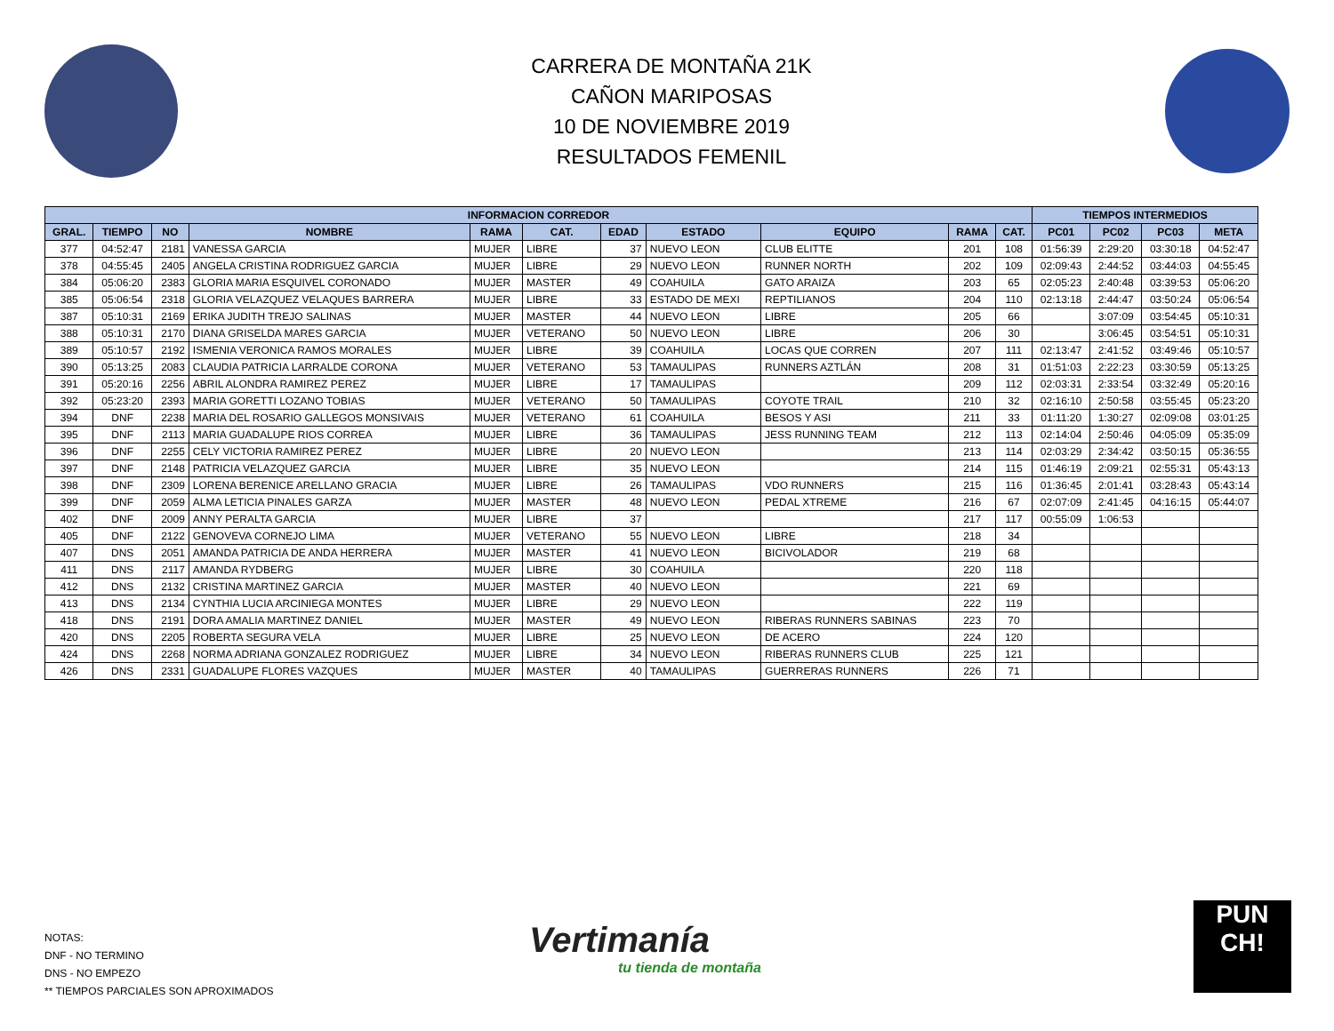CARRERA DE MONTAÑA 21K
CAÑON MARIPOSAS
10 DE NOVIEMBRE 2019
RESULTADOS FEMENIL
| INFORMACION CORREDOR | | | | | | | | | | | TIEMPOS INTERMEDIOS | | | |
| --- | --- | --- | --- | --- | --- | --- | --- | --- | --- | --- | --- | --- | --- | --- |
| GRAL. | TIEMPO | NO | NOMBRE | RAMA | CAT. | EDAD | ESTADO | EQUIPO | RAMA | CAT. | PC01 | PC02 | PC03 | META |
| 377 | 04:52:47 | 2181 | VANESSA GARCIA | MUJER | LIBRE | 37 | NUEVO LEON | CLUB ELITTE | 201 | 108 | 01:56:39 | 2:29:20 | 03:30:18 | 04:52:47 |
| 378 | 04:55:45 | 2405 | ANGELA CRISTINA RODRIGUEZ GARCIA | MUJER | LIBRE | 29 | NUEVO LEON | RUNNER NORTH | 202 | 109 | 02:09:43 | 2:44:52 | 03:44:03 | 04:55:45 |
| 384 | 05:06:20 | 2383 | GLORIA MARIA ESQUIVEL CORONADO | MUJER | MASTER | 49 | COAHUILA | GATO ARAIZA | 203 | 65 | 02:05:23 | 2:40:48 | 03:39:53 | 05:06:20 |
| 385 | 05:06:54 | 2318 | GLORIA VELAZQUEZ VELAQUES BARRERA | MUJER | LIBRE | 33 | ESTADO DE MEXI | REPTILIANOS | 204 | 110 | 02:13:18 | 2:44:47 | 03:50:24 | 05:06:54 |
| 387 | 05:10:31 | 2169 | ERIKA JUDITH TREJO SALINAS | MUJER | MASTER | 44 | NUEVO LEON | LIBRE | 205 | 66 | | 3:07:09 | 03:54:45 | 05:10:31 |
| 388 | 05:10:31 | 2170 | DIANA GRISELDA MARES GARCIA | MUJER | VETERANO | 50 | NUEVO LEON | LIBRE | 206 | 30 | | 3:06:45 | 03:54:51 | 05:10:31 |
| 389 | 05:10:57 | 2192 | ISMENIA VERONICA RAMOS MORALES | MUJER | LIBRE | 39 | COAHUILA | LOCAS QUE CORREN | 207 | 111 | 02:13:47 | 2:41:52 | 03:49:46 | 05:10:57 |
| 390 | 05:13:25 | 2083 | CLAUDIA PATRICIA LARRALDE CORONA | MUJER | VETERANO | 53 | TAMAULIPAS | RUNNERS AZTLÁN | 208 | 31 | 01:51:03 | 2:22:23 | 03:30:59 | 05:13:25 |
| 391 | 05:20:16 | 2256 | ABRIL ALONDRA RAMIREZ PEREZ | MUJER | LIBRE | 17 | TAMAULIPAS | | 209 | 112 | 02:03:31 | 2:33:54 | 03:32:49 | 05:20:16 |
| 392 | 05:23:20 | 2393 | MARIA GORETTI LOZANO TOBIAS | MUJER | VETERANO | 50 | TAMAULIPAS | COYOTE TRAIL | 210 | 32 | 02:16:10 | 2:50:58 | 03:55:45 | 05:23:20 |
| 394 | DNF | 2238 | MARIA DEL ROSARIO GALLEGOS MONSIVAIS | MUJER | VETERANO | 61 | COAHUILA | BESOS Y ASI | 211 | 33 | 01:11:20 | 1:30:27 | 02:09:08 | 03:01:25 |
| 395 | DNF | 2113 | MARIA GUADALUPE RIOS CORREA | MUJER | LIBRE | 36 | TAMAULIPAS | JESS RUNNING TEAM | 212 | 113 | 02:14:04 | 2:50:46 | 04:05:09 | 05:35:09 |
| 396 | DNF | 2255 | CELY VICTORIA RAMIREZ PEREZ | MUJER | LIBRE | 20 | NUEVO LEON | | 213 | 114 | 02:03:29 | 2:34:42 | 03:50:15 | 05:36:55 |
| 397 | DNF | 2148 | PATRICIA VELAZQUEZ GARCIA | MUJER | LIBRE | 35 | NUEVO LEON | | 214 | 115 | 01:46:19 | 2:09:21 | 02:55:31 | 05:43:13 |
| 398 | DNF | 2309 | LORENA BERENICE ARELLANO GRACIA | MUJER | LIBRE | 26 | TAMAULIPAS | VDO RUNNERS | 215 | 116 | 01:36:45 | 2:01:41 | 03:28:43 | 05:43:14 |
| 399 | DNF | 2059 | ALMA LETICIA PINALES GARZA | MUJER | MASTER | 48 | NUEVO LEON | PEDAL XTREME | 216 | 67 | 02:07:09 | 2:41:45 | 04:16:15 | 05:44:07 |
| 402 | DNF | 2009 | ANNY PERALTA GARCIA | MUJER | LIBRE | 37 | | | 217 | 117 | 00:55:09 | 1:06:53 | | |
| 405 | DNF | 2122 | GENOVEVA CORNEJO LIMA | MUJER | VETERANO | 55 | NUEVO LEON | LIBRE | 218 | 34 | | | | |
| 407 | DNS | 2051 | AMANDA PATRICIA DE ANDA HERRERA | MUJER | MASTER | 41 | NUEVO LEON | BICIVOLADOR | 219 | 68 | | | | |
| 411 | DNS | 2117 | AMANDA RYDBERG | MUJER | LIBRE | 30 | COAHUILA | | 220 | 118 | | | | |
| 412 | DNS | 2132 | CRISTINA MARTINEZ GARCIA | MUJER | MASTER | 40 | NUEVO LEON | | 221 | 69 | | | | |
| 413 | DNS | 2134 | CYNTHIA LUCIA ARCINIEGA MONTES | MUJER | LIBRE | 29 | NUEVO LEON | | 222 | 119 | | | | |
| 418 | DNS | 2191 | DORA AMALIA MARTINEZ DANIEL | MUJER | MASTER | 49 | NUEVO LEON | RIBERAS RUNNERS SABINAS | 223 | 70 | | | | |
| 420 | DNS | 2205 | ROBERTA SEGURA VELA | MUJER | LIBRE | 25 | NUEVO LEON | DE ACERO | 224 | 120 | | | | |
| 424 | DNS | 2268 | NORMA ADRIANA GONZALEZ RODRIGUEZ | MUJER | LIBRE | 34 | NUEVO LEON | RIBERAS RUNNERS CLUB | 225 | 121 | | | | |
| 426 | DNS | 2331 | GUADALUPE FLORES VAZQUES | MUJER | MASTER | 40 | TAMAULIPAS | GUERRERAS RUNNERS | 226 | 71 | | | | |
NOTAS:
DNF - NO TERMINO
DNS - NO EMPEZO
** TIEMPOS PARCIALES SON APROXIMADOS
Vertimanía
tu tienda de montaña
PUN
CH!